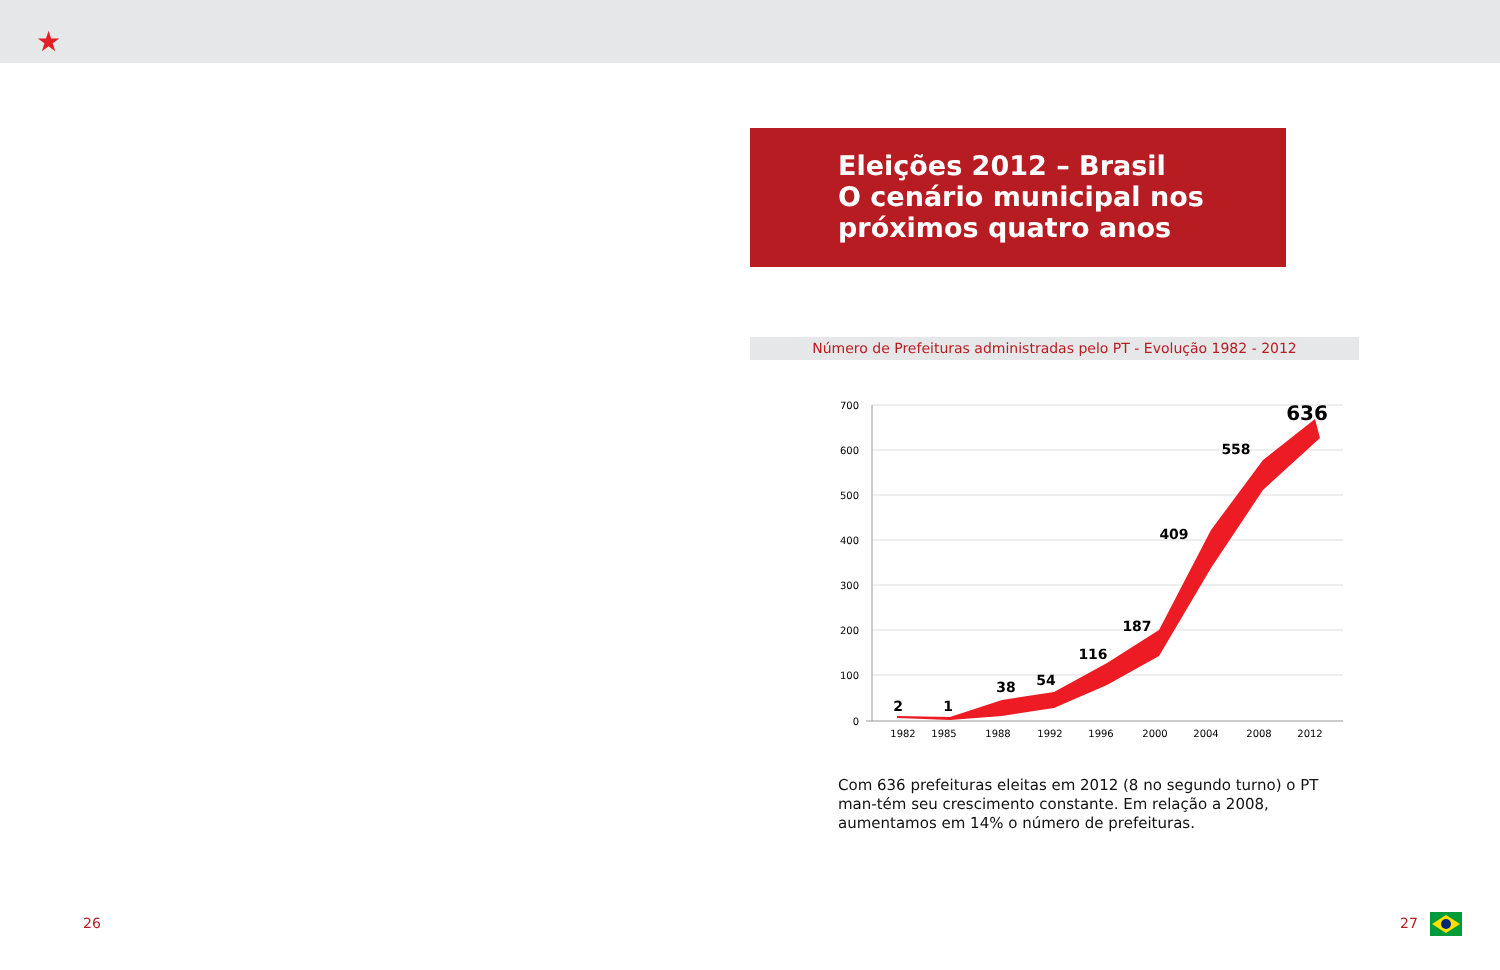★
Eleições 2012 – Brasil
O cenário municipal nos
próximos quatro anos
Número de Prefeituras administradas pelo PT - Evolução 1982 - 2012
700
600
500
400
300
200
100
0
2
1
38
54
116
187
409
558
636
1982
1985
1988
1992
1996
2000
2004
2008
2012
Com 636 prefeituras eleitas em 2012 (8 no segundo turno) o PT man-tém seu crescimento constante. Em relação a 2008, aumentamos em 14% o número de prefeituras.
26 27